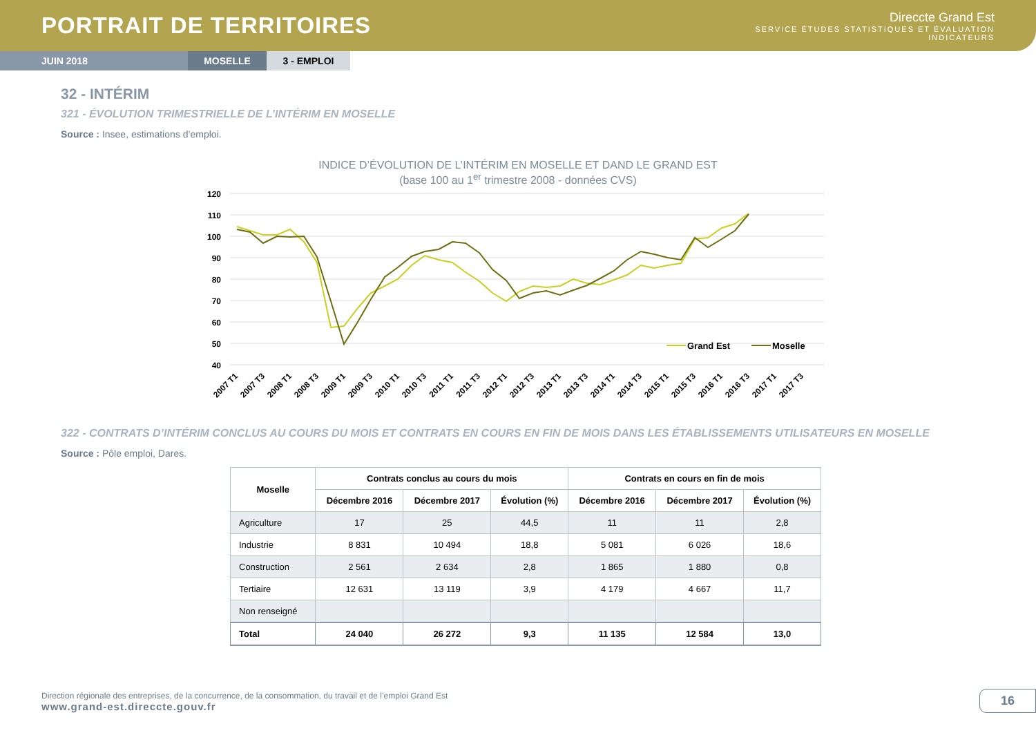PORTRAIT DE TERRITOIRES
Direccte Grand Est
SERVICE ÉTUDES STATISTIQUES ET ÉVALUATION
INDICATEURS
JUIN 2018 MOSELLE 3 - EMPLOI
32 - INTÉRIM
321 - ÉVOLUTION TRIMESTRIELLE DE L’INTÉRIM EN MOSELLE
Source : Insee, estimations d’emploi.
INDICE D’ÉVOLUTION DE L’INTÉRIM EN MOSELLE ET DAND LE GRAND EST
(base 100 au 1<sup>er</sup> trimestre 2008 - données CVS)
120
110
100
90
80
70
60
50
40
Grand Est
Moselle
2007 T1
2007 T3
2008 T1
2008 T3
2009 T1
2009 T3
2010 T1
2010 T3
2011 T1
2011 T3
2012 T1
2012 T3
2013 T1
2013 T3
2014 T1
2014 T3
2015 T1
2015 T3
2016 T1
2016 T3
2017 T1
2017 T3
322 - CONTRATS D’INTÉRIM CONCLUS AU COURS DU MOIS ET CONTRATS EN COURS EN FIN DE MOIS DANS LES ÉTABLISSEMENTS UTILISATEURS EN MOSELLE
Source : Pôle emploi, Dares.
| Moselle | Contrats conclus au cours du mois | | | Contrats en cours en fin de mois | | |
| --- | --- | --- | --- | --- | --- | --- |
| | Décembre 2016 | Décembre 2017 | Évolution (%) | Décembre 2016 | Décembre 2017 | Évolution (%) |
| Agriculture | 17 | 25 | 44,5 | 11 | 11 | 2,8 |
| Industrie | 8 831 | 10 494 | 18,8 | 5 081 | 6 026 | 18,6 |
| Construction | 2 561 | 2 634 | 2,8 | 1 865 | 1 880 | 0,8 |
| Tertiaire | 12 631 | 13 119 | 3,9 | 4 179 | 4 667 | 11,7 |
| Non renseigné | | | | | | |
| Total | 24 040 | 26 272 | 9,3 | 11 135 | 12 584 | 13,0 |
Direction régionale des entreprises, de la concurrence, de la consommation, du travail et de l’emploi Grand Est
www.grand-est.direccte.gouv.fr
16